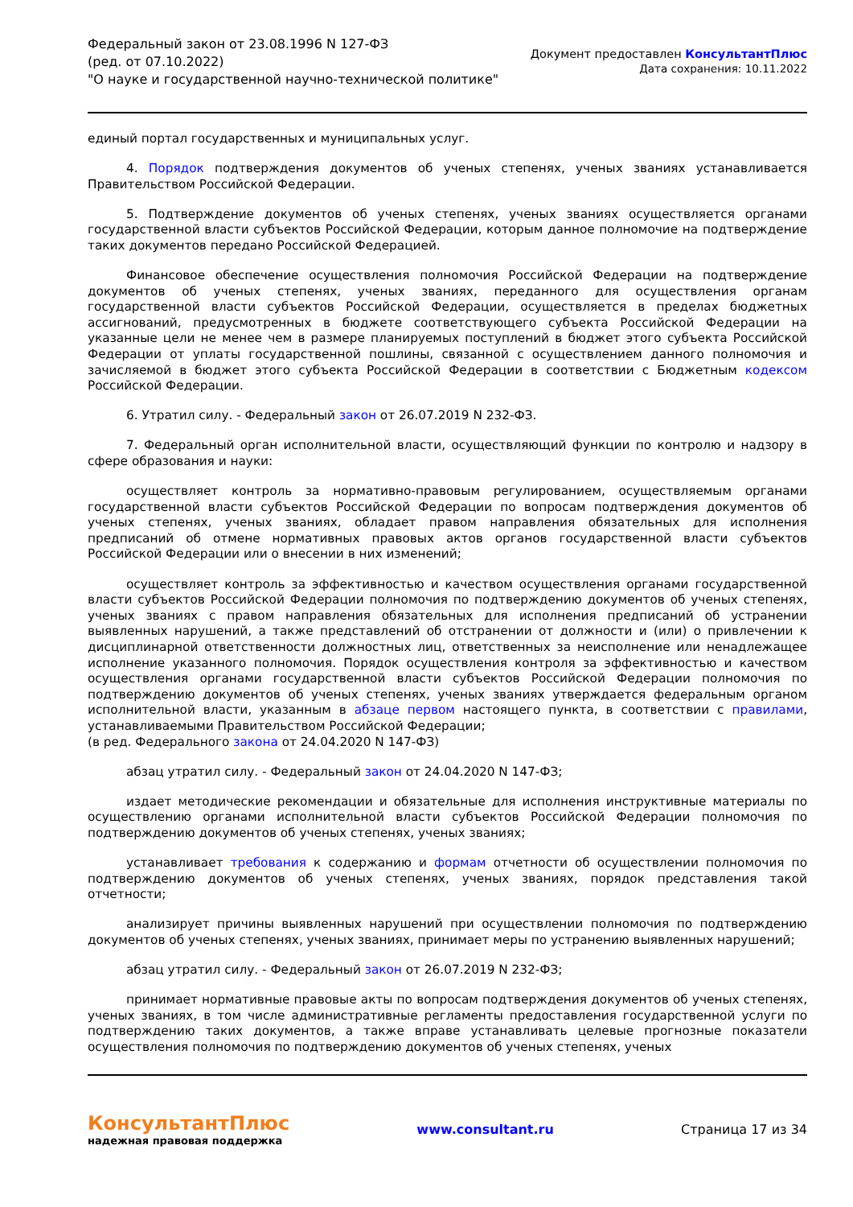Федеральный закон от 23.08.1996 N 127-ФЗ
(ред. от 07.10.2022)
"О науке и государственной научно-технической политике"
Документ предоставлен КонсультантПлюс
Дата сохранения: 10.11.2022
единый портал государственных и муниципальных услуг.
4. Порядок подтверждения документов об ученых степенях, ученых званиях устанавливается Правительством Российской Федерации.
5. Подтверждение документов об ученых степенях, ученых званиях осуществляется органами государственной власти субъектов Российской Федерации, которым данное полномочие на подтверждение таких документов передано Российской Федерацией.
Финансовое обеспечение осуществления полномочия Российской Федерации на подтверждение документов об ученых степенях, ученых званиях, переданного для осуществления органам государственной власти субъектов Российской Федерации, осуществляется в пределах бюджетных ассигнований, предусмотренных в бюджете соответствующего субъекта Российской Федерации на указанные цели не менее чем в размере планируемых поступлений в бюджет этого субъекта Российской Федерации от уплаты государственной пошлины, связанной с осуществлением данного полномочия и зачисляемой в бюджет этого субъекта Российской Федерации в соответствии с Бюджетным кодексом Российской Федерации.
6. Утратил силу. - Федеральный закон от 26.07.2019 N 232-ФЗ.
7. Федеральный орган исполнительной власти, осуществляющий функции по контролю и надзору в сфере образования и науки:
осуществляет контроль за нормативно-правовым регулированием, осуществляемым органами государственной власти субъектов Российской Федерации по вопросам подтверждения документов об ученых степенях, ученых званиях, обладает правом направления обязательных для исполнения предписаний об отмене нормативных правовых актов органов государственной власти субъектов Российской Федерации или о внесении в них изменений;
осуществляет контроль за эффективностью и качеством осуществления органами государственной власти субъектов Российской Федерации полномочия по подтверждению документов об ученых степенях, ученых званиях с правом направления обязательных для исполнения предписаний об устранении выявленных нарушений, а также представлений об отстранении от должности и (или) о привлечении к дисциплинарной ответственности должностных лиц, ответственных за неисполнение или ненадлежащее исполнение указанного полномочия. Порядок осуществления контроля за эффективностью и качеством осуществления органами государственной власти субъектов Российской Федерации полномочия по подтверждению документов об ученых степенях, ученых званиях утверждается федеральным органом исполнительной власти, указанным в абзаце первом настоящего пункта, в соответствии с правилами, устанавливаемыми Правительством Российской Федерации;
(в ред. Федерального закона от 24.04.2020 N 147-ФЗ)
абзац утратил силу. - Федеральный закон от 24.04.2020 N 147-ФЗ;
издает методические рекомендации и обязательные для исполнения инструктивные материалы по осуществлению органами исполнительной власти субъектов Российской Федерации полномочия по подтверждению документов об ученых степенях, ученых званиях;
устанавливает требования к содержанию и формам отчетности об осуществлении полномочия по подтверждению документов об ученых степенях, ученых званиях, порядок представления такой отчетности;
анализирует причины выявленных нарушений при осуществлении полномочия по подтверждению документов об ученых степенях, ученых званиях, принимает меры по устранению выявленных нарушений;
абзац утратил силу. - Федеральный закон от 26.07.2019 N 232-ФЗ;
принимает нормативные правовые акты по вопросам подтверждения документов об ученых степенях, ученых званиях, в том числе административные регламенты предоставления государственной услуги по подтверждению таких документов, а также вправе устанавливать целевые прогнозные показатели осуществления полномочия по подтверждению документов об ученых степенях, ученых
КонсультантПлюс
надежная правовая поддержка
www.consultant.ru Страница 17 из 34